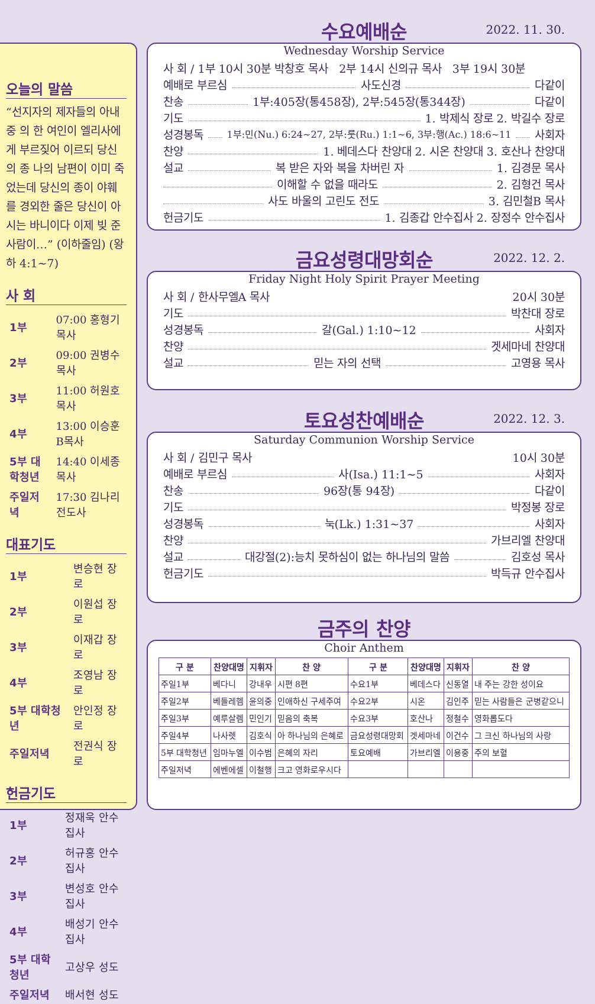오늘의 말씀
“선지자의 제자들의 아내 중 의 한 여인이 엘리사에게 부르짖어 이르되 당신의 종 나의 남편이 이미 죽었는데 당신의 종이 야훼를 경외한 줄은 당신이 아시는 바니이다 이제 빚 준 사람이…” (이하줄임) (왕하 4:1~7)
사 회
| 1부 | 07:00 홍형기목사 |
| 2부 | 09:00 권병수목사 |
| 3부 | 11:00 허원호목사 |
| 4부 | 13:00 이승훈B목사 |
| 5부 대학청년 | 14:40 이세종목사 |
| 주일저녁 | 17:30 김나리전도사 |
대표기도
| 1부 | 변승현 장로 |
| 2부 | 이원섭 장로 |
| 3부 | 이재갑 장로 |
| 4부 | 조영남 장로 |
| 5부 대학청년 | 안인정 장로 |
| 주일저녁 | 전권식 장로 |
헌금기도
| 1부 | 정재욱 안수집사 |
| 2부 | 허규홍 안수집사 |
| 3부 | 변성호 안수집사 |
| 4부 | 배성기 안수집사 |
| 5부 대학청년 | 고상우 성도 |
| 주일저녁 | 배서현 성도 |
2022. 11. 30.
수요예배순
Wednesday Worship Service
사 회 / 1부 10시 30분 박창호 목사 2부 14시 신의규 목사 3부 19시 30분
예배로 부르심 사도신경 다같이
찬송 1부:405장(통458장), 2부:545장(통344장) 다같이
기도 1. 박제식 장로 2. 박길수 장로
성경봉독 1부:민(Nu.) 6:24~27, 2부:룻(Ru.) 1:1~6, 3부:행(Ac.) 18:6~11 사회자
찬양 1. 베데스다 찬양대 2. 시온 찬양대 3. 호산나 찬양대
설교 복 받은 자와 복을 차버린 자 1. 김경문 목사
이해할 수 없을 때라도 2. 김형건 목사
사도 바울의 고린도 전도 3. 김민철B 목사
헌금기도 1. 김종갑 안수집사 2. 장정수 안수집사
2022. 12. 2.
금요성령대망회순
Friday Night Holy Spirit Prayer Meeting
사 회 / 한사무엘A 목사 20시 30분
기도 박찬대 장로
성경봉독 갈(Gal.) 1:10~12 사회자
찬양 겟세마네 찬양대
설교 믿는 자의 선택 고영용 목사
2022. 12. 3.
토요성찬예배순
Saturday Communion Worship Service
사 회 / 김민구 목사 10시 30분
예배로 부르심 사(Isa.) 11:1~5 사회자
찬송 96장(통 94장) 다같이
기도 박정봉 장로
성경봉독 눅(Lk.) 1:31~37 사회자
찬양 가브리엘 찬양대
설교 대강절(2):능치 못하심이 없는 하나님의 말씀 김호성 목사
헌금기도 박득규 안수집사
금주의 찬양
Choir Anthem
| 구 분 | 찬양대명 | 지휘자 | 찬 양 | 구 분 | 찬양대명 | 지휘자 | 찬 양 |
| --- | --- | --- | --- | --- | --- | --- | --- |
| 주일1부 | 베다니 | 강내우 | 시편 8편 | 수요1부 | 베데스다 | 신동열 | 내 주는 강한 성이요 |
| 주일2부 | 베들레헴 | 윤의중 | 인애하신 구세주여 | 수요2부 | 시온 | 김인주 | 믿는 사람들은 군병같으니 |
| 주일3부 | 예루살렘 | 민인기 | 믿음의 축복 | 수요3부 | 호산나 | 정철수 | 영화롭도다 |
| 주일4부 | 나사렛 | 김호식 | 아 하나님의 은혜로 | 금요성령대망회 | 겟세마네 | 이건수 | 그 크신 하나님의 사랑 |
| 5부 대학청년 | 임마누엘 | 이수범 | 은혜의 자리 | 토요예배 | 가브리엘 | 이용중 | 주의 보혈 |
| 주일저녁 | 에벤에셀 | 이철행 | 크고 영화로우시다 | | | | |